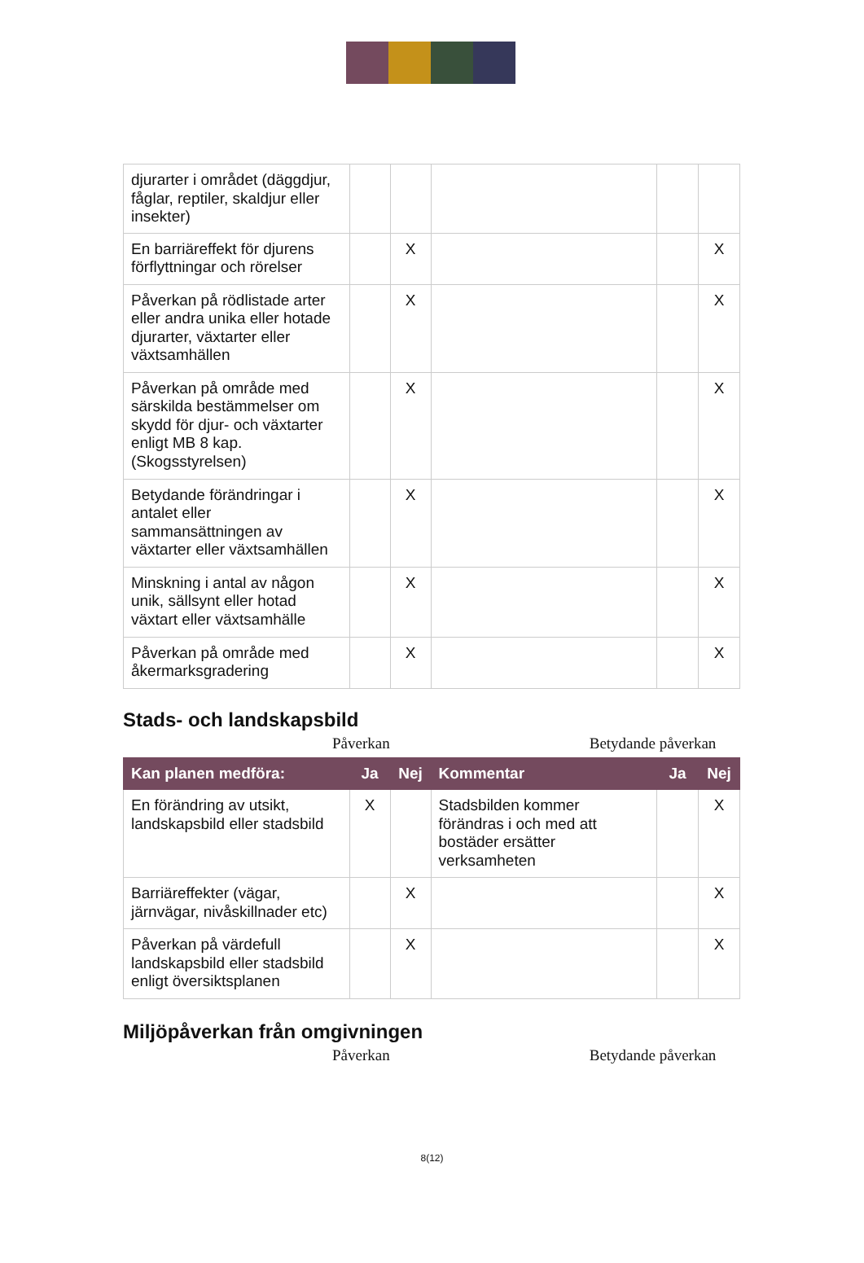| djurarter i området (däggdjur, fåglar, reptiler, skaldjur eller insekter) | | | | | |
| En barriäreffekt för djurens förflyttningar och rörelser | | X | | | X |
| Påverkan på rödlistade arter eller andra unika eller hotade djurarter, växtarter eller växtsamhällen | | X | | | X |
| Påverkan på område med särskilda bestämmelser om skydd för djur- och växtarter enligt MB 8 kap. (Skogsstyrelsen) | | X | | | X |
| Betydande förändringar i antalet eller sammansättningen av växtarter eller växtsamhällen | | X | | | X |
| Minskning i antal av någon unik, sällsynt eller hotad växtart eller växtsamhälle | | X | | | X |
| Påverkan på område med åkermarksgradering | | X | | | X |
Stads- och landskapsbild
Påverkan Betydande påverkan
| Kan planen medföra: | Ja | Nej | Kommentar | Ja | Nej |
| --- | --- | --- | --- | --- | --- |
| En förändring av utsikt, landskapsbild eller stadsbild | X | | Stadsbilden kommer förändras i och med att bostäder ersätter verksamheten | | X |
| Barriäreffekter (vägar, järnvägar, nivåskillnader etc) | | X | | | X |
| Påverkan på värdefull landskapsbild eller stadsbild enligt översiktsplanen | | X | | | X |
Miljöpåverkan från omgivningen
Påverkan Betydande påverkan
8(12)